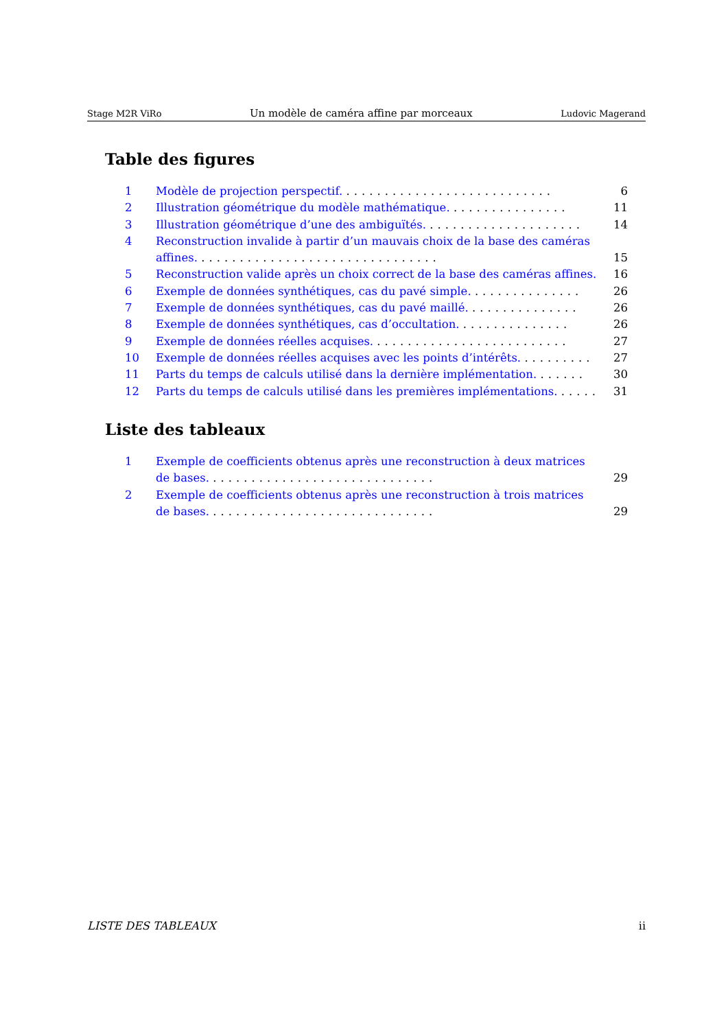Stage M2R ViRo Un modèle de caméra affine par morceaux Ludovic Magerand
Table des figures
1 Modèle de projection perspectif. ........................... 6
2 Illustration géométrique du modèle mathématique. ............... 11
3 Illustration géométrique d’une des ambiguïtés. .................... 14
4 Reconstruction invalide à partir d’un mauvais choix de la base des caméras affines. ............................... 15
5 Reconstruction valide après un choix correct de la base des caméras affines. 16
6 Exemple de données synthétiques, cas du pavé simple. .............. 26
7 Exemple de données synthétiques, cas du pavé maillé. .............. 26
8 Exemple de données synthétiques, cas d’occultation. .............. 26
9 Exemple de données réelles acquises. ......................... 27
10 Exemple de données réelles acquises avec les points d’intérêts. ......... 27
11 Parts du temps de calculs utilisé dans la dernière implémentation. ...... 30
12 Parts du temps de calculs utilisé dans les premières implémentations. ..... 31
Liste des tableaux
1 Exemple de coefficients obtenus après une reconstruction à deux matrices de bases. ............................. 29
2 Exemple de coefficients obtenus après une reconstruction à trois matrices de bases. ............................. 29
LISTE DES TABLEAUX ii